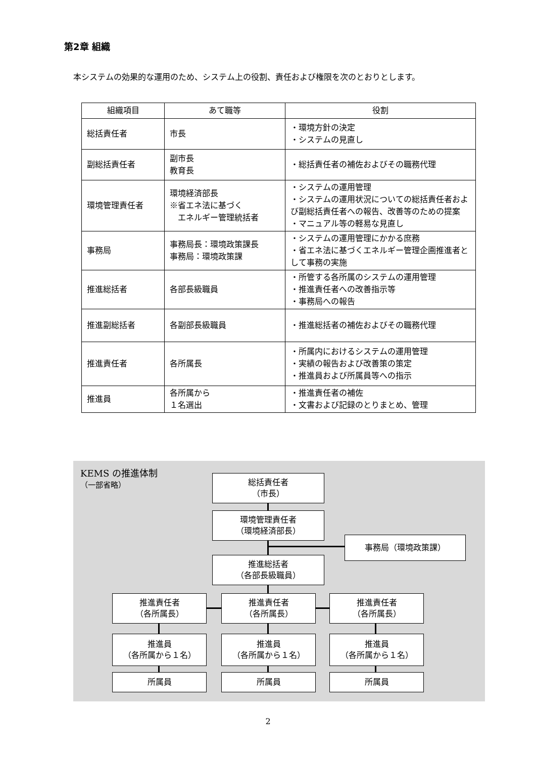第2章 組織
本システムの効果的な運用のため、システム上の役割、責任および権限を次のとおりとします。
| 組織項目 | あて職等 | 役割 |
| --- | --- | --- |
| 総括責任者 | 市長 | ・環境方針の決定 ・システムの見直し |
| 副総括責任者 | 副市長 教育長 | ・総括責任者の補佐およびその職務代理 |
| 環境管理責任者 | 環境経済部長 ※省エネ法に基づく エネルギー管理統括者 | ・システムの運用管理 ・システムの運用状況についての総括責任者および副総括責任者への報告、改善等のための提案 ・マニュアル等の軽易な見直し |
| 事務局 | 事務局長：環境政策課長 事務局：環境政策課 | ・システムの運用管理にかかる庶務 ・省エネ法に基づくエネルギー管理企画推進者として事務の実施 |
| 推進総括者 | 各部長級職員 | ・所管する各所属のシステムの運用管理 ・推進責任者への改善指示等 ・事務局への報告 |
| 推進副総括者 | 各副部長級職員 | ・推進総括者の補佐およびその職務代理 |
| 推進責任者 | 各所属長 | ・所属内におけるシステムの運用管理 ・実績の報告および改善策の策定 ・推進員および所属員等への指示 |
| 推進員 | 各所属から １名選出 | ・推進責任者の補佐 ・文書および記録のとりまとめ、管理 |
KEMS の推進体制
（一部省略）
総括責任者
（市長）
環境管理責任者
（環境経済部長）
事務局（環境政策課）
推進総括者
（各部長級職員）
推進責任者
（各所属長）
推進責任者
（各所属長）
推進責任者
（各所属長）
推進員
（各所属から１名）
推進員
（各所属から１名）
推進員
（各所属から１名）
所属員 所属員 所属員
2